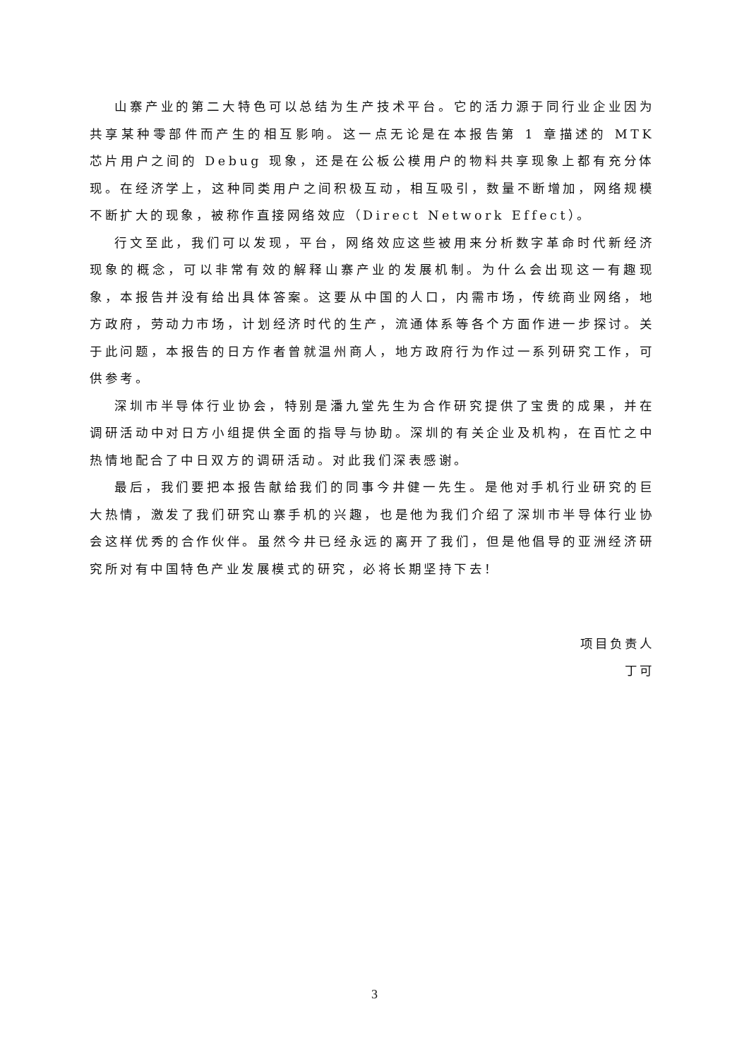山寨产业的第二大特色可以总结为生产技术平台。它的活力源于同行业企业因为共享某种零部件而产生的相互影响。这一点无论是在本报告第 1 章描述的 MTK 芯片用户之间的 Debug 现象，还是在公板公模用户的物料共享现象上都有充分体现。在经济学上，这种同类用户之间积极互动，相互吸引，数量不断增加，网络规模不断扩大的现象，被称作直接网络效应（Direct Network Effect）。
行文至此，我们可以发现，平台，网络效应这些被用来分析数字革命时代新经济现象的概念，可以非常有效的解释山寨产业的发展机制。为什么会出现这一有趣现象，本报告并没有给出具体答案。这要从中国的人口，内需市场，传统商业网络，地方政府，劳动力市场，计划经济时代的生产，流通体系等各个方面作进一步探讨。关于此问题，本报告的日方作者曾就温州商人，地方政府行为作过一系列研究工作，可供参考。
深圳市半导体行业协会，特别是潘九堂先生为合作研究提供了宝贵的成果，并在调研活动中对日方小组提供全面的指导与协助。深圳的有关企业及机构，在百忙之中热情地配合了中日双方的调研活动。对此我们深表感谢。
最后，我们要把本报告献给我们的同事今井健一先生。是他对手机行业研究的巨大热情，激发了我们研究山寨手机的兴趣，也是他为我们介绍了深圳市半导体行业协会这样优秀的合作伙伴。虽然今井已经永远的离开了我们，但是他倡导的亚洲经济研究所对有中国特色产业发展模式的研究，必将长期坚持下去！
项目负责人
丁可
3